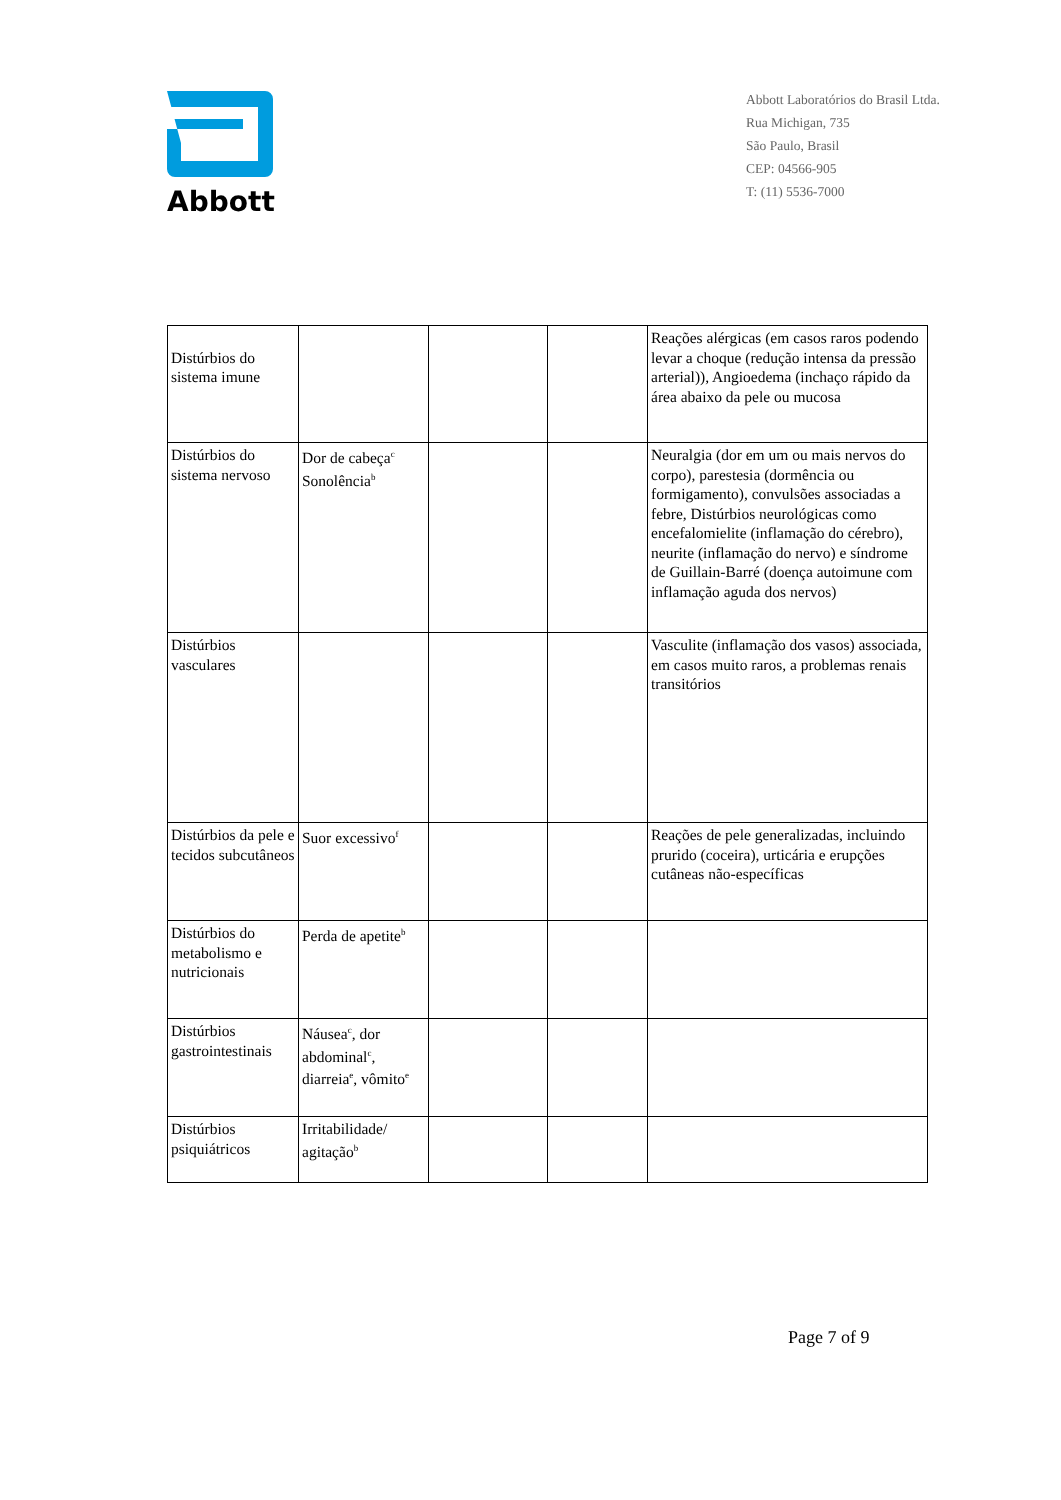Abbott
Abbott Laboratórios do Brasil Ltda.
Rua Michigan, 735
São Paulo, Brasil
CEP: 04566-905
T: (11) 5536-7000
| Distúrbios do sistema imune | | | | Reações alérgicas (em casos raros podendo levar a choque (redução intensa da pressão arterial)), Angioedema (inchaço rápido da área abaixo da pele ou mucosa |
| Distúrbios do sistema nervoso | Dor de cabeça<sup>c</sup> Sonolência<sup>b</sup> | | | Neuralgia (dor em um ou mais nervos do corpo), parestesia (dormência ou formigamento), convulsões associadas a febre, Distúrbios neurológicas como encefalomielite (inflamação do cérebro), neurite (inflamação do nervo) e síndrome de Guillain-Barré (doença autoimune com inflamação aguda dos nervos) |
| Distúrbios vasculares | | | | Vasculite (inflamação dos vasos) associada, em casos muito raros, a problemas renais transitórios |
| Distúrbios da pele e tecidos subcutâneos | Suor excessivo<sup>f</sup> | | | Reações de pele generalizadas, incluindo prurido (coceira), urticária e erupções cutâneas não-específicas |
| Distúrbios do metabolismo e nutricionais | Perda de apetite<sup>b</sup> | | | |
| Distúrbios gastrointestinais | Náusea<sup>c</sup>, dor abdominal<sup>c</sup>, diarreia<sup>e</sup>, vômito<sup>e</sup> | | | |
| Distúrbios psiquiátricos | Irritabilidade/ agitação<sup>b</sup> | | | |
Page 7 of 9